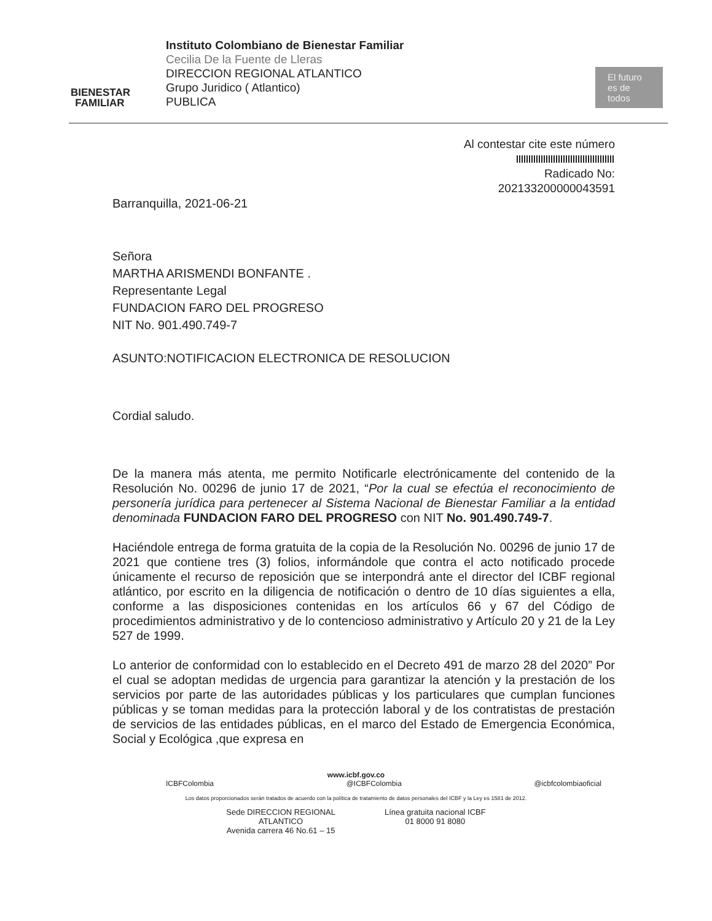BIENESTAR
FAMILIAR
Instituto Colombiano de Bienestar Familiar
Cecilia De la Fuente de Lleras
DIRECCION REGIONAL ATLANTICO
Grupo Juridico ( Atlantico)
PUBLICA
El futuro es de todos
Al contestar cite este número
Radicado No:
202133200000043591
Barranquilla, 2021-06-21
Señora
MARTHA ARISMENDI BONFANTE .
Representante Legal
FUNDACION FARO DEL PROGRESO
NIT No. 901.490.749-7
ASUNTO:NOTIFICACION ELECTRONICA DE RESOLUCION
Cordial saludo.
De la manera más atenta, me permito Notificarle electrónicamente del contenido de la Resolución No. 00296 de junio 17 de 2021, “Por la cual se efectúa el reconocimiento de personería jurídica para pertenecer al Sistema Nacional de Bienestar Familiar a la entidad denominada FUNDACION FARO DEL PROGRESO con NIT No. 901.490.749-7.
Haciéndole entrega de forma gratuita de la copia de la Resolución No. 00296 de junio 17 de 2021 que contiene tres (3) folios, informándole que contra el acto notificado procede únicamente el recurso de reposición que se interpondrá ante el director del ICBF regional atlántico, por escrito en la diligencia de notificación o dentro de 10 días siguientes a ella, conforme a las disposiciones contenidas en los artículos 66 y 67 del Código de procedimientos administrativo y de lo contencioso administrativo y Artículo 20 y 21 de la Ley 527 de 1999.
Lo anterior de conformidad con lo establecido en el Decreto 491 de marzo 28 del 2020” Por el cual se adoptan medidas de urgencia para garantizar la atención y la prestación de los servicios por parte de las autoridades públicas y los particulares que cumplan funciones públicas y se toman medidas para la protección laboral y de los contratistas de prestación de servicios de las entidades públicas, en el marco del Estado de Emergencia Económica, Social y Ecológica ,que expresa en
www.icbf.gov.co
ICBFColombia @ICBFColombia @icbfcolombiaoficial
Los datos proporcionados serán tratados de acuerdo con la política de tratamiento de datos personales del ICBF y la Ley es 1581 de 2012.
Sede DIRECCION REGIONAL
ATLANTICO
Avenida carrera 46 No.61 – 15
Línea gratuita nacional ICBF
01 8000 91 8080